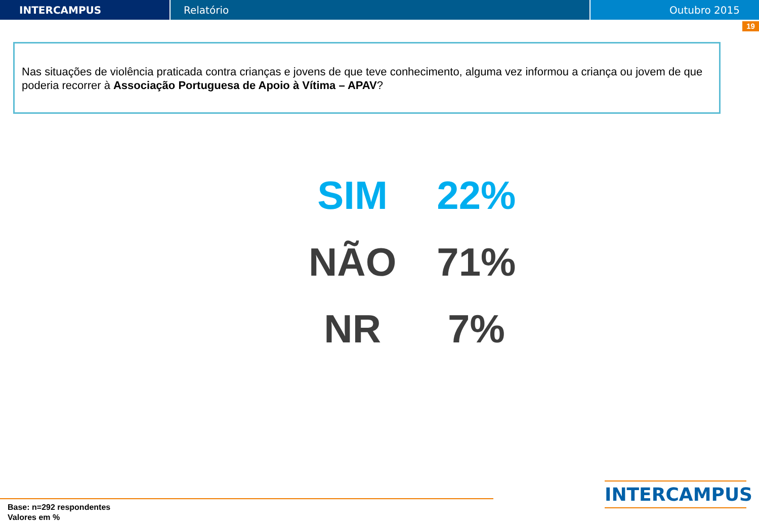INTERCAMPUS Relatório Outubro 2015
19
Nas situações de violência praticada contra crianças e jovens de que teve conhecimento, alguma vez informou a criança ou jovem de que poderia recorrer à Associação Portuguesa de Apoio à Vítima – APAV?
| SIM | 22% |
| NÃO | 71% |
| NR | 7% |
Base: n=292 respondentes
Valores em %
INTERCAMPUS